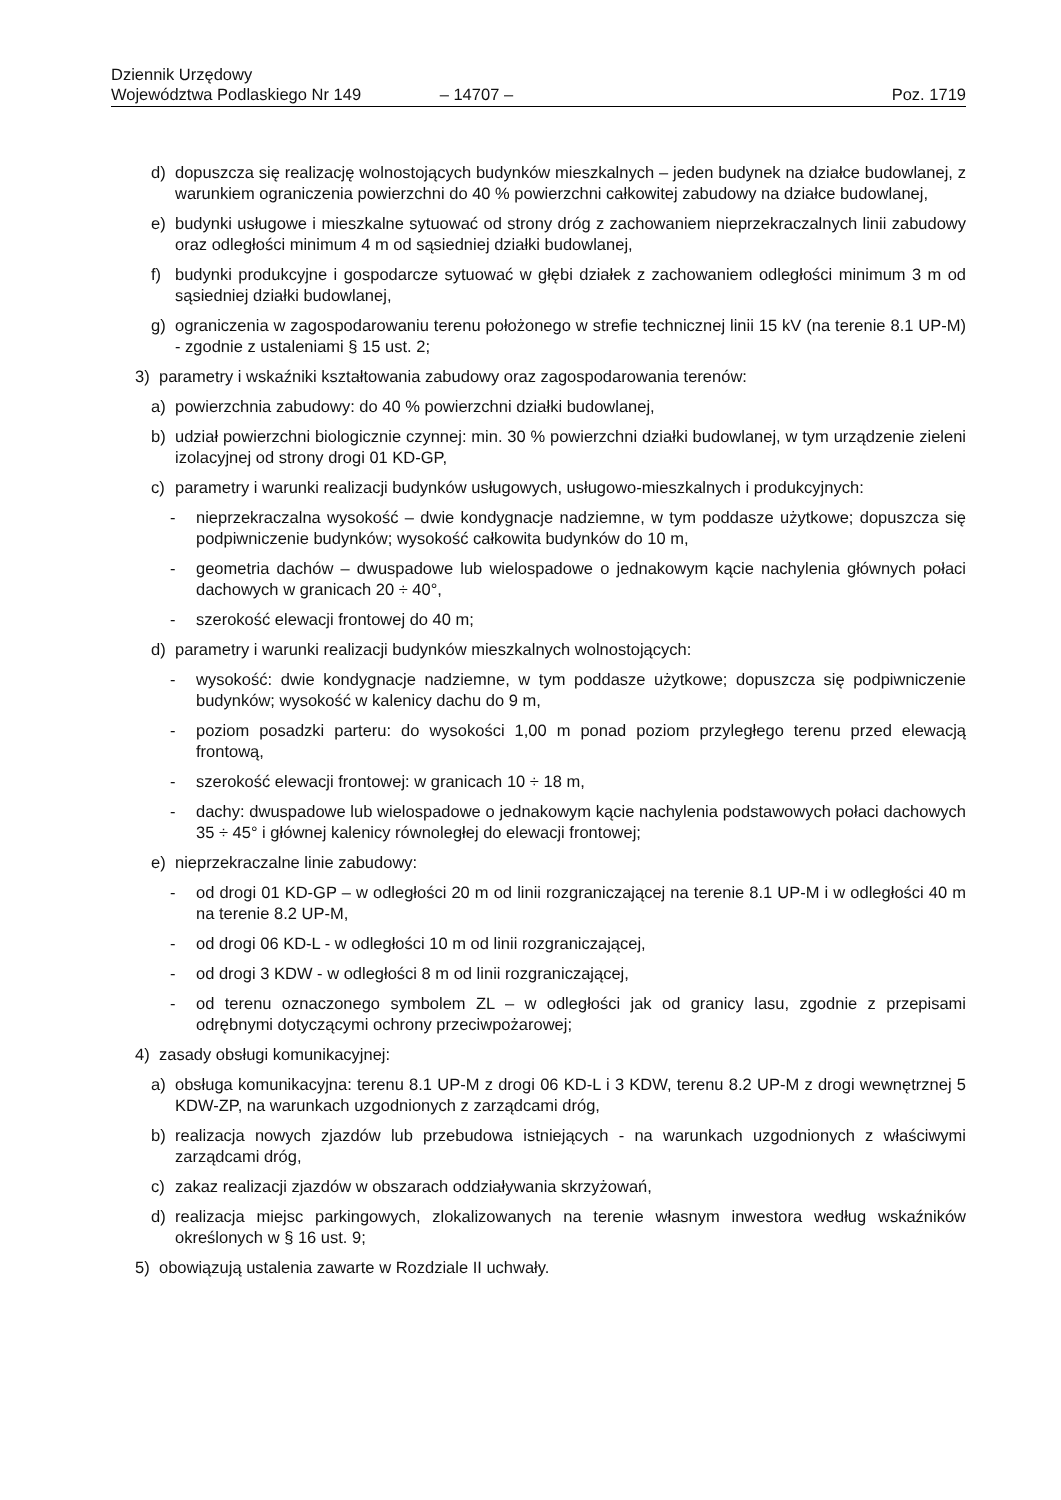Dziennik Urzędowy
Województwa Podlaskiego Nr 149
– 14707 –
Poz. 1719
d) dopuszcza się realizację wolnostojących budynków mieszkalnych – jeden budynek na działce budowlanej, z warunkiem ograniczenia powierzchni do 40 % powierzchni całkowitej zabudowy na działce budowlanej,
e) budynki usługowe i mieszkalne sytuować od strony dróg z zachowaniem nieprzekraczalnych linii zabudowy oraz odległości minimum 4 m od sąsiedniej działki budowlanej,
f) budynki produkcyjne i gospodarcze sytuować w głębi działek z zachowaniem odległości minimum 3 m od sąsiedniej działki budowlanej,
g) ograniczenia w zagospodarowaniu terenu położonego w strefie technicznej linii 15 kV (na terenie 8.1 UP-M) - zgodnie z ustaleniami § 15 ust. 2;
3) parametry i wskaźniki kształtowania zabudowy oraz zagospodarowania terenów:
a) powierzchnia zabudowy: do 40 % powierzchni działki budowlanej,
b) udział powierzchni biologicznie czynnej: min. 30 % powierzchni działki budowlanej, w tym urządzenie zieleni izolacyjnej od strony drogi 01 KD-GP,
c) parametry i warunki realizacji budynków usługowych, usługowo-mieszkalnych i produkcyjnych:
- nieprzekraczalna wysokość – dwie kondygnacje nadziemne, w tym poddasze użytkowe; dopuszcza się podpiwniczenie budynków; wysokość całkowita budynków do 10 m,
- geometria dachów – dwuspadowe lub wielospadowe o jednakowym kącie nachylenia głównych połaci dachowych w granicach 20 ÷ 40°,
- szerokość elewacji frontowej do 40 m;
d) parametry i warunki realizacji budynków mieszkalnych wolnostojących:
- wysokość: dwie kondygnacje nadziemne, w tym poddasze użytkowe; dopuszcza się podpiwniczenie budynków; wysokość w kalenicy dachu do 9 m,
- poziom posadzki parteru: do wysokości 1,00 m ponad poziom przyległego terenu przed elewacją frontową,
- szerokość elewacji frontowej: w granicach 10 ÷ 18 m,
- dachy: dwuspadowe lub wielospadowe o jednakowym kącie nachylenia podstawowych połaci dachowych 35 ÷ 45° i głównej kalenicy równoległej do elewacji frontowej;
e) nieprzekraczalne linie zabudowy:
- od drogi 01 KD-GP – w odległości 20 m od linii rozgraniczającej na terenie 8.1 UP-M i w odległości 40 m na terenie 8.2 UP-M,
- od drogi 06 KD-L - w odległości 10 m od linii rozgraniczającej,
- od drogi 3 KDW - w odległości 8 m od linii rozgraniczającej,
- od terenu oznaczonego symbolem ZL – w odległości jak od granicy lasu, zgodnie z przepisami odrębnymi dotyczącymi ochrony przeciwpożarowej;
4) zasady obsługi komunikacyjnej:
a) obsługa komunikacyjna: terenu 8.1 UP-M z drogi 06 KD-L i 3 KDW, terenu 8.2 UP-M z drogi wewnętrznej 5 KDW-ZP, na warunkach uzgodnionych z zarządcami dróg,
b) realizacja nowych zjazdów lub przebudowa istniejących - na warunkach uzgodnionych z właściwymi zarządcami dróg,
c) zakaz realizacji zjazdów w obszarach oddziaływania skrzyżowań,
d) realizacja miejsc parkingowych, zlokalizowanych na terenie własnym inwestora według wskaźników określonych w § 16 ust. 9;
5) obowiązują ustalenia zawarte w Rozdziale II uchwały.